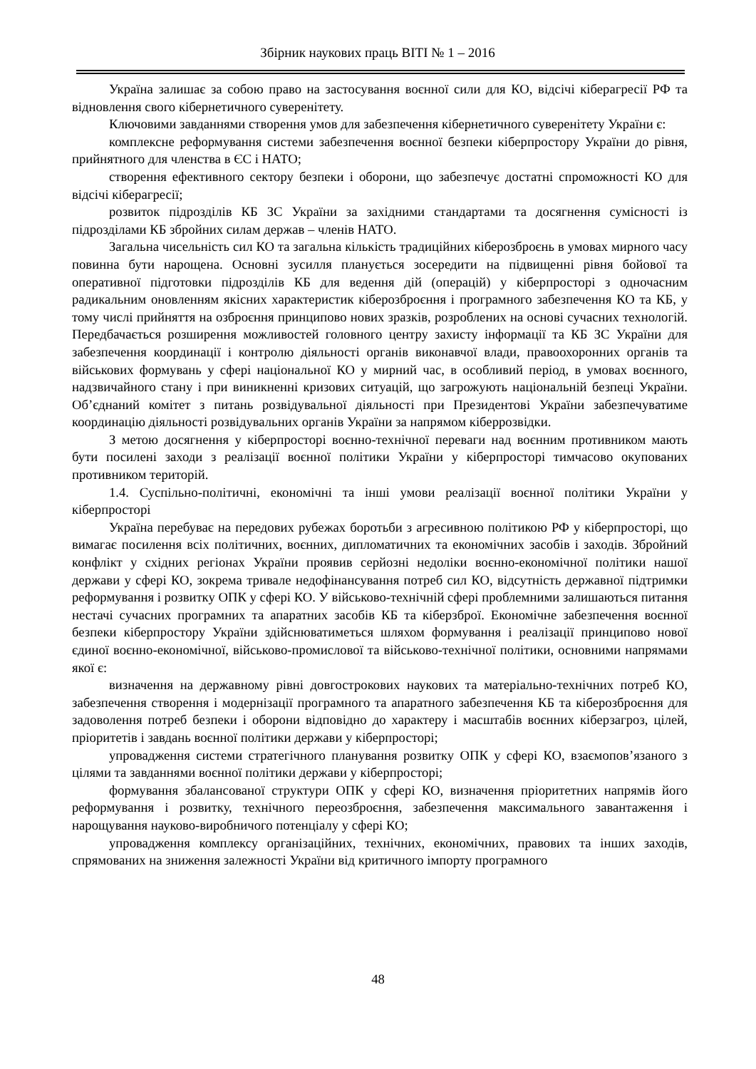Збірник наукових праць ВІТІ № 1 – 2016
Україна залишає за собою право на застосування воєнної сили для КО, відсічі кіберагресії РФ та відновлення свого кібернетичного суверенітету.
Ключовими завданнями створення умов для забезпечення кібернетичного суверенітету України є:
комплексне реформування системи забезпечення воєнної безпеки кіберпростору України до рівня, прийнятного для членства в ЄС і НАТО;
створення ефективного сектору безпеки і оборони, що забезпечує достатні спроможності КО для відсічі кіберагресії;
розвиток підрозділів КБ ЗС України за західними стандартами та досягнення сумісності із підрозділами КБ збройних силам держав – членів НАТО.
Загальна чисельність сил КО та загальна кількість традиційних кіберозброєнь в умовах мирного часу повинна бути нарощена. Основні зусилля планується зосередити на підвищенні рівня бойової та оперативної підготовки підрозділів КБ для ведення дій (операцій) у кіберпросторі з одночасним радикальним оновленням якісних характеристик кіберозброєння і програмного забезпечення КО та КБ, у тому числі прийняття на озброєння принципово нових зразків, розроблених на основі сучасних технологій. Передбачається розширення можливостей головного центру захисту інформації та КБ ЗС України для забезпечення координації і контролю діяльності органів виконавчої влади, правоохоронних органів та військових формувань у сфері національної КО у мирний час, в особливий період, в умовах воєнного, надзвичайного стану і при виникненні кризових ситуацій, що загрожують національній безпеці України. Об’єднаний комітет з питань розвідувальної діяльності при Президентові України забезпечуватиме координацію діяльності розвідувальних органів України за напрямом кіберрозвідки.
З метою досягнення у кіберпросторі воєнно-технічної переваги над воєнним противником мають бути посилені заходи з реалізації воєнної політики України у кіберпросторі тимчасово окупованих противником територій.
1.4. Суспільно-політичні, економічні та інші умови реалізації воєнної політики України у кіберпросторі
Україна перебуває на передових рубежах боротьби з агресивною політикою РФ у кіберпросторі, що вимагає посилення всіх політичних, воєнних, дипломатичних та економічних засобів і заходів. Збройний конфлікт у східних регіонах України проявив серйозні недоліки воєнно-економічної політики нашої держави у сфері КО, зокрема тривале недофінансування потреб сил КО, відсутність державної підтримки реформування і розвитку ОПК у сфері КО. У військово-технічній сфері проблемними залишаються питання нестачі сучасних програмних та апаратних засобів КБ та кіберзброї. Економічне забезпечення воєнної безпеки кіберпростору України здійснюватиметься шляхом формування і реалізації принципово нової єдиної воєнно-економічної, військово-промислової та військово-технічної політики, основними напрямами якої є:
визначення на державному рівні довгострокових наукових та матеріально-технічних потреб КО, забезпечення створення і модернізації програмного та апаратного забезпечення КБ та кіберозброєння для задоволення потреб безпеки і оборони відповідно до характеру і масштабів воєнних кіберзагроз, цілей, пріоритетів і завдань воєнної політики держави у кіберпросторі;
упровадження системи стратегічного планування розвитку ОПК у сфері КО, взаємопов’язаного з цілями та завданнями воєнної політики держави у кіберпросторі;
формування збалансованої структури ОПК у сфері КО, визначення пріоритетних напрямів його реформування і розвитку, технічного переозброєння, забезпечення максимального завантаження і нарощування науково-виробничого потенціалу у сфері КО;
упровадження комплексу організаційних, технічних, економічних, правових та інших заходів, спрямованих на зниження залежності України від критичного імпорту програмного
48